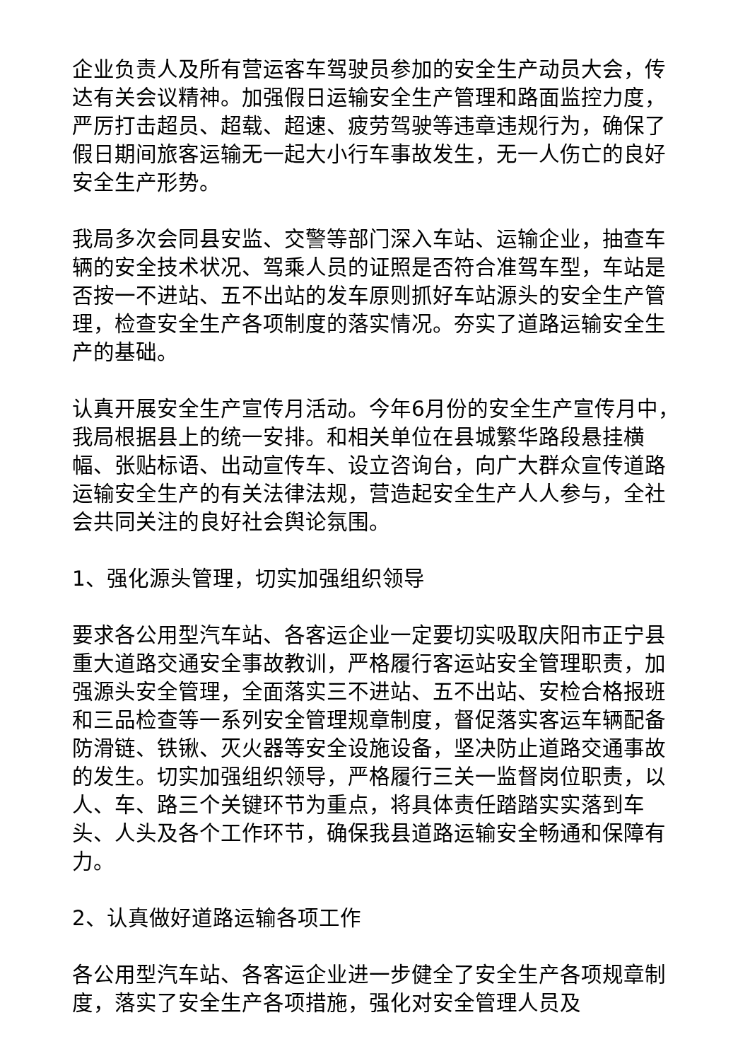企业负责人及所有营运客车驾驶员参加的安全生产动员大会，传达有关会议精神。加强假日运输安全生产管理和路面监控力度，严厉打击超员、超载、超速、疲劳驾驶等违章违规行为，确保了假日期间旅客运输无一起大小行车事故发生，无一人伤亡的良好安全生产形势。
我局多次会同县安监、交警等部门深入车站、运输企业，抽查车辆的安全技术状况、驾乘人员的证照是否符合准驾车型，车站是否按一不进站、五不出站的发车原则抓好车站源头的安全生产管理，检查安全生产各项制度的落实情况。夯实了道路运输安全生产的基础。
认真开展安全生产宣传月活动。今年6月份的安全生产宣传月中，我局根据县上的统一安排。和相关单位在县城繁华路段悬挂横幅、张贴标语、出动宣传车、设立咨询台，向广大群众宣传道路运输安全生产的有关法律法规，营造起安全生产人人参与，全社会共同关注的良好社会舆论氛围。
1、强化源头管理，切实加强组织领导
要求各公用型汽车站、各客运企业一定要切实吸取庆阳市正宁县重大道路交通安全事故教训，严格履行客运站安全管理职责，加强源头安全管理，全面落实三不进站、五不出站、安检合格报班和三品检查等一系列安全管理规章制度，督促落实客运车辆配备防滑链、铁锹、灭火器等安全设施设备，坚决防止道路交通事故的发生。切实加强组织领导，严格履行三关一监督岗位职责，以人、车、路三个关键环节为重点，将具体责任踏踏实实落到车头、人头及各个工作环节，确保我县道路运输安全畅通和保障有力。
2、认真做好道路运输各项工作
各公用型汽车站、各客运企业进一步健全了安全生产各项规章制度，落实了安全生产各项措施，强化对安全管理人员及